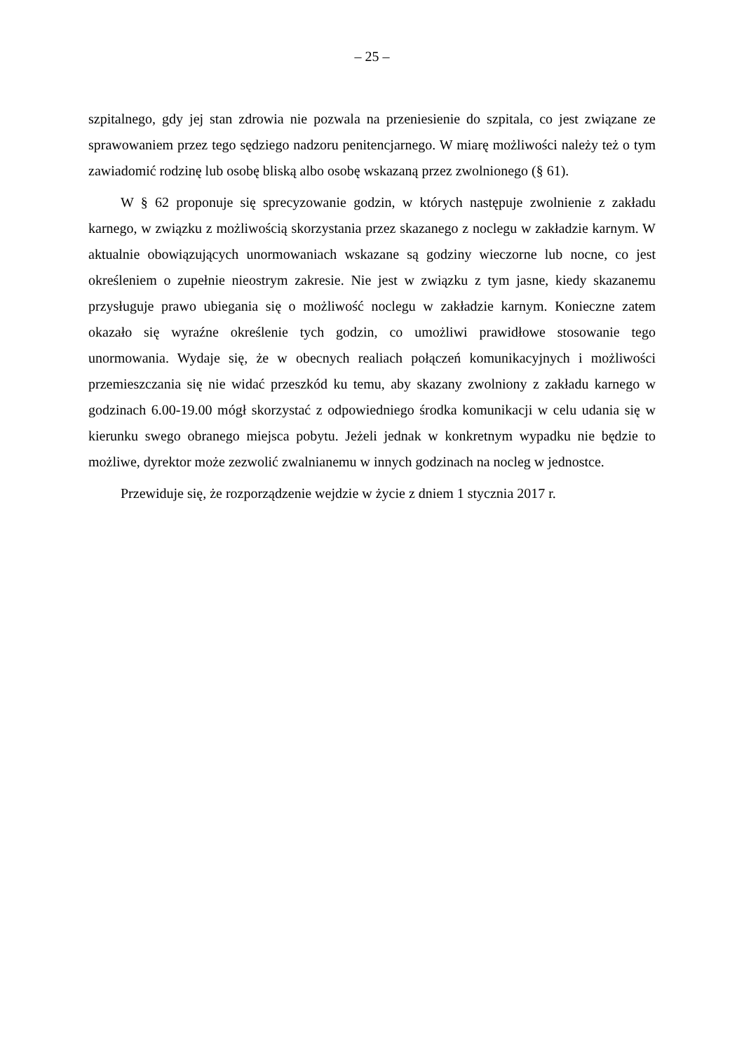– 25 –
szpitalnego, gdy jej stan zdrowia nie pozwala na przeniesienie do szpitala, co jest związane ze sprawowaniem przez tego sędziego nadzoru penitencjarnego. W miarę możliwości należy też o tym zawiadomić rodzinę lub osobę bliską albo osobę wskazaną przez zwolnionego (§ 61).
W § 62 proponuje się sprecyzowanie godzin, w których następuje zwolnienie z zakładu karnego, w związku z możliwością skorzystania przez skazanego z noclegu w zakładzie karnym. W aktualnie obowiązujących unormowaniach wskazane są godziny wieczorne lub nocne, co jest określeniem o zupełnie nieostrym zakresie. Nie jest w związku z tym jasne, kiedy skazanemu przysługuje prawo ubiegania się o możliwość noclegu w zakładzie karnym. Konieczne zatem okazało się wyraźne określenie tych godzin, co umożliwi prawidłowe stosowanie tego unormowania. Wydaje się, że w obecnych realiach połączeń komunikacyjnych i możliwości przemieszczania się nie widać przeszkód ku temu, aby skazany zwolniony z zakładu karnego w godzinach 6.00-19.00 mógł skorzystać z odpowiedniego środka komunikacji w celu udania się w kierunku swego obranego miejsca pobytu. Jeżeli jednak w konkretnym wypadku nie będzie to możliwe, dyrektor może zezwolić zwalnianemu w innych godzinach na nocleg w jednostce.
Przewiduje się, że rozporządzenie wejdzie w życie z dniem 1 stycznia 2017 r.